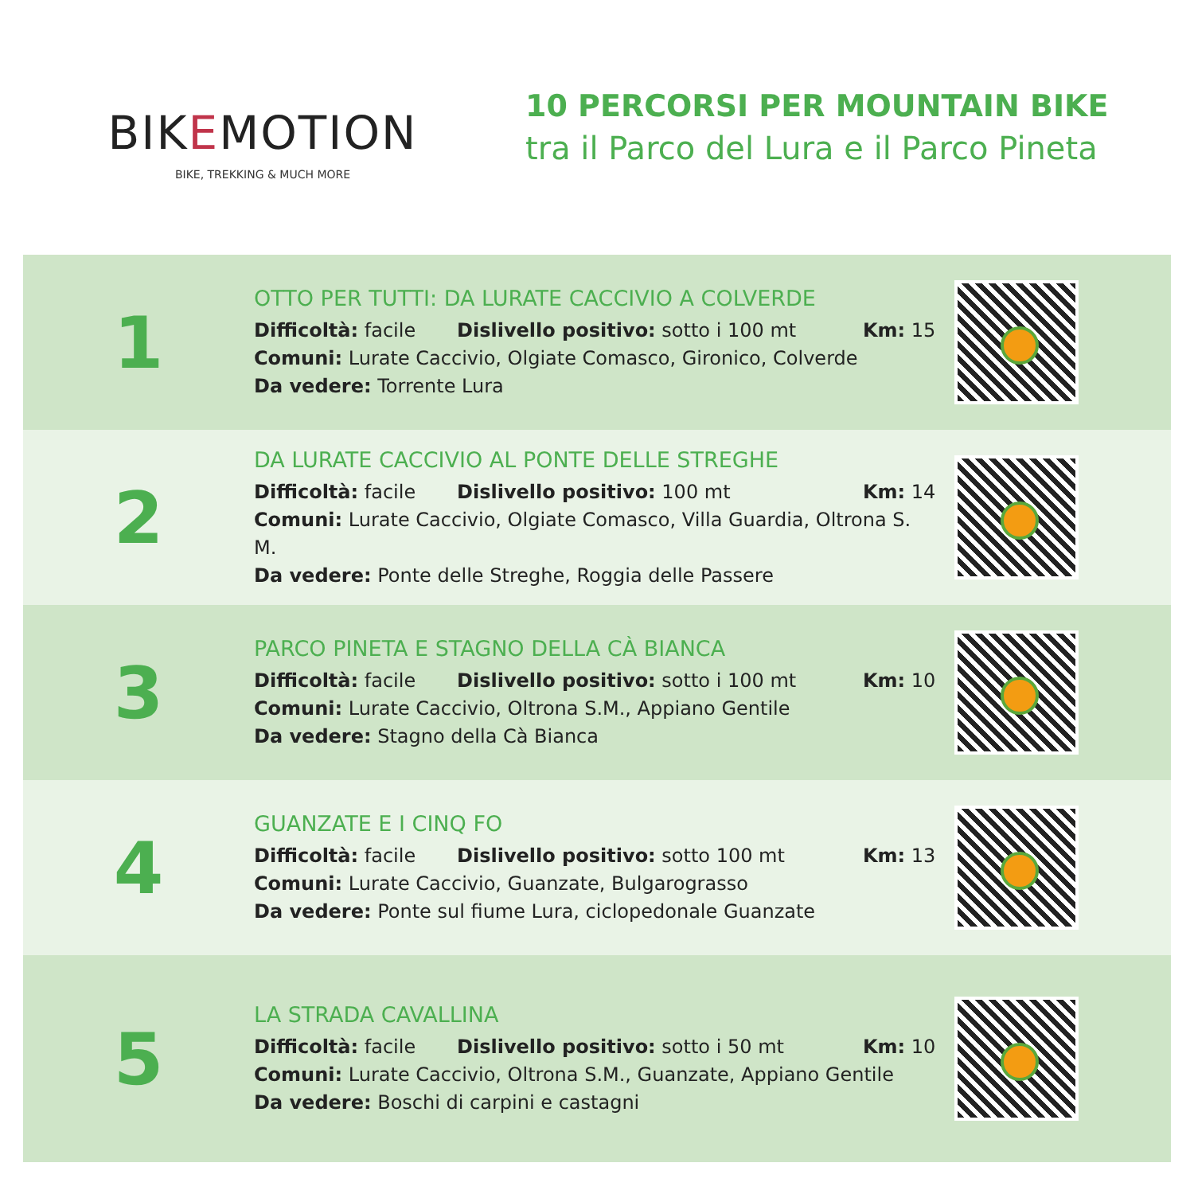BIKEMOTION
BIKE, TREKKING & MUCH MORE
10 PERCORSI PER MOUNTAIN BIKE
tra il Parco del Lura e il Parco Pineta
1
OTTO PER TUTTI: DA LURATE CACCIVIO A COLVERDE
Difficoltà: facile Dislivello positivo: sotto i 100 mt Km: 15
Comuni: Lurate Caccivio, Olgiate Comasco, Gironico, Colverde
Da vedere: Torrente Lura
2
DA LURATE CACCIVIO AL PONTE DELLE STREGHE
Difficoltà: facile Dislivello positivo: 100 mt Km: 14
Comuni: Lurate Caccivio, Olgiate Comasco, Villa Guardia, Oltrona S. M.
Da vedere: Ponte delle Streghe, Roggia delle Passere
3
PARCO PINETA E STAGNO DELLA CÀ BIANCA
Difficoltà: facile Dislivello positivo: sotto i 100 mt Km: 10
Comuni: Lurate Caccivio, Oltrona S.M., Appiano Gentile
Da vedere: Stagno della Cà Bianca
4
GUANZATE E I CINQ FO
Difficoltà: facile Dislivello positivo: sotto 100 mt Km: 13
Comuni: Lurate Caccivio, Guanzate, Bulgarograsso
Da vedere: Ponte sul fiume Lura, ciclopedonale Guanzate
5
LA STRADA CAVALLINA
Difficoltà: facile Dislivello positivo: sotto i 50 mt Km: 10
Comuni: Lurate Caccivio, Oltrona S.M., Guanzate, Appiano Gentile
Da vedere: Boschi di carpini e castagni